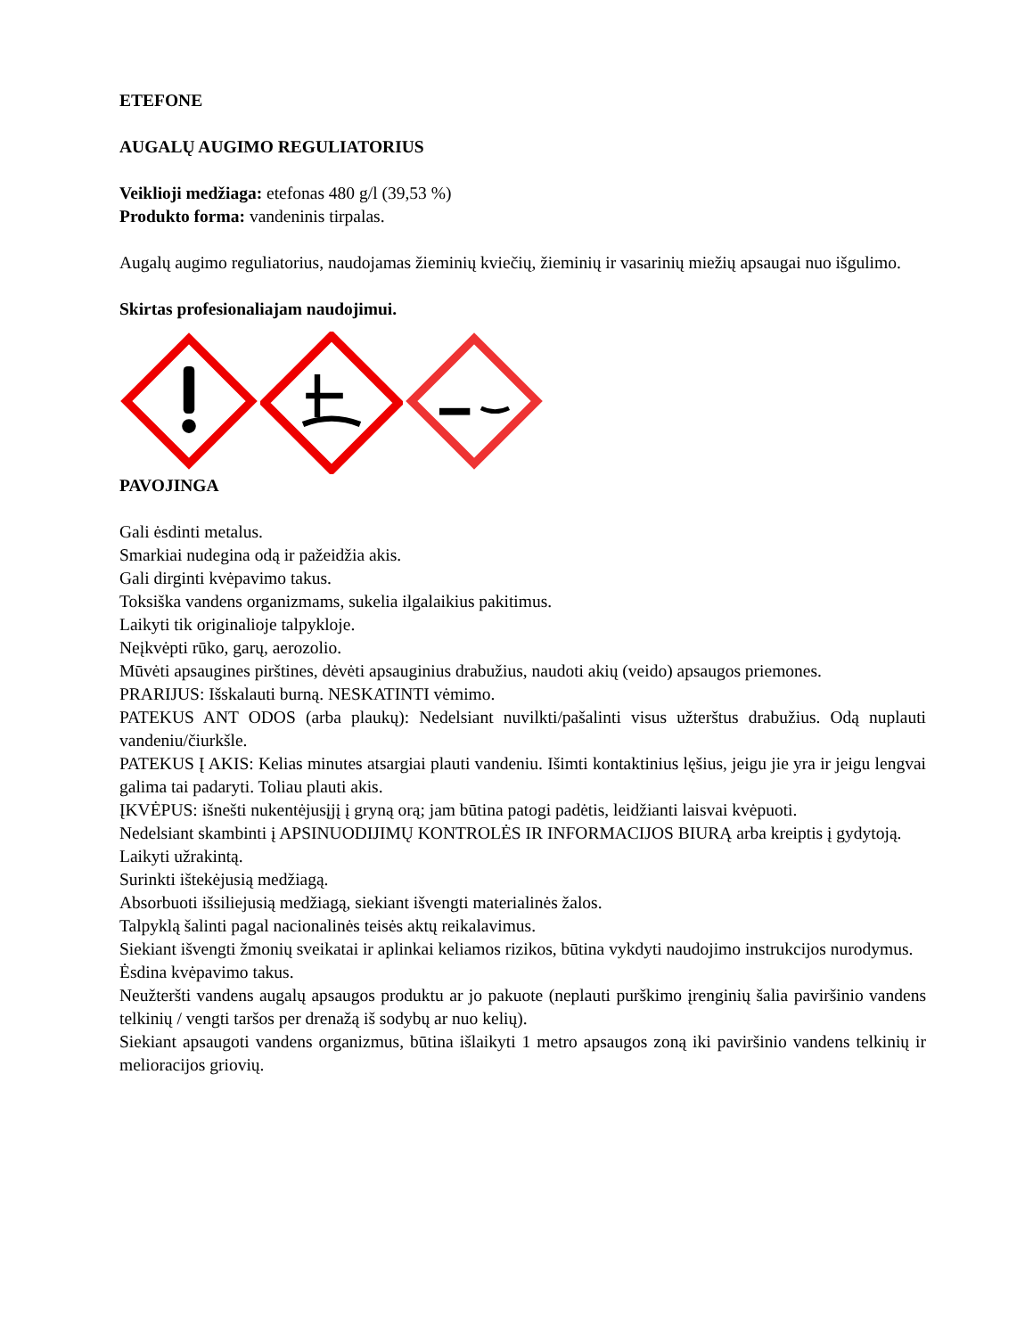ETEFONE
AUGALŲ AUGIMO REGULIATORIUS
Veiklioji medžiaga: etefonas 480 g/l (39,53 %)
Produkto forma: vandeninis tirpalas.
Augalų augimo reguliatorius, naudojamas žieminių kviečių, žieminių ir vasarinių miežių apsaugai nuo išgulimo.
Skirtas profesionaliajam naudojimui.
PAVOJINGA
Gali ėsdinti metalus.
Smarkiai nudegina odą ir pažeidžia akis.
Gali dirginti kvėpavimo takus.
Toksiška vandens organizmams, sukelia ilgalaikius pakitimus.
Laikyti tik originalioje talpykloje.
Neįkvėpti rūko, garų, aerozolio.
Mūvėti apsaugines pirštines, dėvėti apsauginius drabužius, naudoti akių (veido) apsaugos priemones.
PRARIJUS: Išskalauti burną. NESKATINTI vėmimo.
PATEKUS ANT ODOS (arba plaukų): Nedelsiant nuvilkti/pašalinti visus užterštus drabužius. Odą nuplauti vandeniu/čiurkšle.
PATEKUS Į AKIS: Kelias minutes atsargiai plauti vandeniu. Išimti kontaktinius lęšius, jeigu jie yra ir jeigu lengvai galima tai padaryti. Toliau plauti akis.
ĮKVĖPUS: išnešti nukentėjusįjį į gryną orą; jam būtina patogi padėtis, leidžianti laisvai kvėpuoti.
Nedelsiant skambinti į APSINUODIJIMŲ KONTROLĖS IR INFORMACIJOS BIURĄ arba kreiptis į gydytoją.
Laikyti užrakintą.
Surinkti ištekėjusią medžiagą.
Absorbuoti išsiliejusią medžiagą, siekiant išvengti materialinės žalos.
Talpyklą šalinti pagal nacionalinės teisės aktų reikalavimus.
Siekiant išvengti žmonių sveikatai ir aplinkai keliamos rizikos, būtina vykdyti naudojimo instrukcijos nurodymus.
Ėsdina kvėpavimo takus.
Neužteršti vandens augalų apsaugos produktu ar jo pakuote (neplauti purškimo įrenginių šalia paviršinio vandens telkinių / vengti taršos per drenažą iš sodybų ar nuo kelių).
Siekiant apsaugoti vandens organizmus, būtina išlaikyti 1 metro apsaugos zoną iki paviršinio vandens telkinių ir melioracijos griovių.